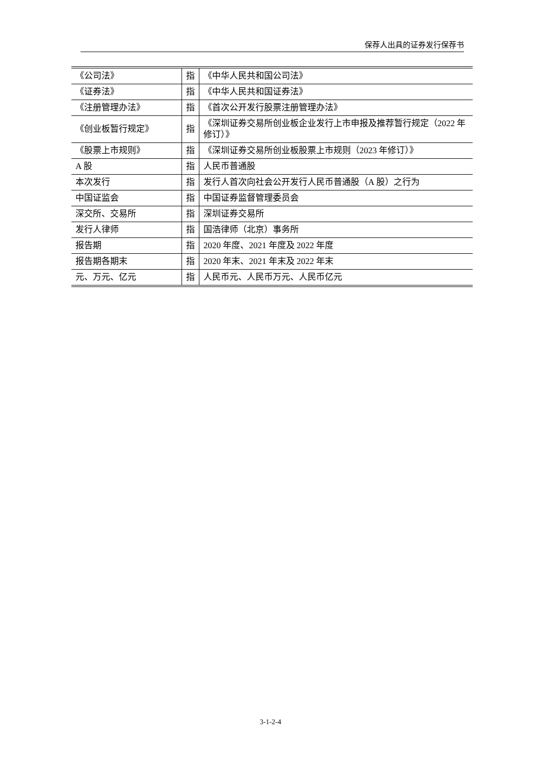保荐人出具的证券发行保荐书
| 《公司法》 | 指 | 《中华人民共和国公司法》 |
| 《证券法》 | 指 | 《中华人民共和国证券法》 |
| 《注册管理办法》 | 指 | 《首次公开发行股票注册管理办法》 |
| 《创业板暂行规定》 | 指 | 《深圳证券交易所创业板企业发行上市申报及推荐暂行规定（2022 年修订）》 |
| 《股票上市规则》 | 指 | 《深圳证券交易所创业板股票上市规则（2023 年修订）》 |
| A 股 | 指 | 人民币普通股 |
| 本次发行 | 指 | 发行人首次向社会公开发行人民币普通股（A 股）之行为 |
| 中国证监会 | 指 | 中国证券监督管理委员会 |
| 深交所、交易所 | 指 | 深圳证券交易所 |
| 发行人律师 | 指 | 国浩律师（北京）事务所 |
| 报告期 | 指 | 2020 年度、2021 年度及 2022 年度 |
| 报告期各期末 | 指 | 2020 年末、2021 年末及 2022 年末 |
| 元、万元、亿元 | 指 | 人民币元、人民币万元、人民币亿元 |
3-1-2-4